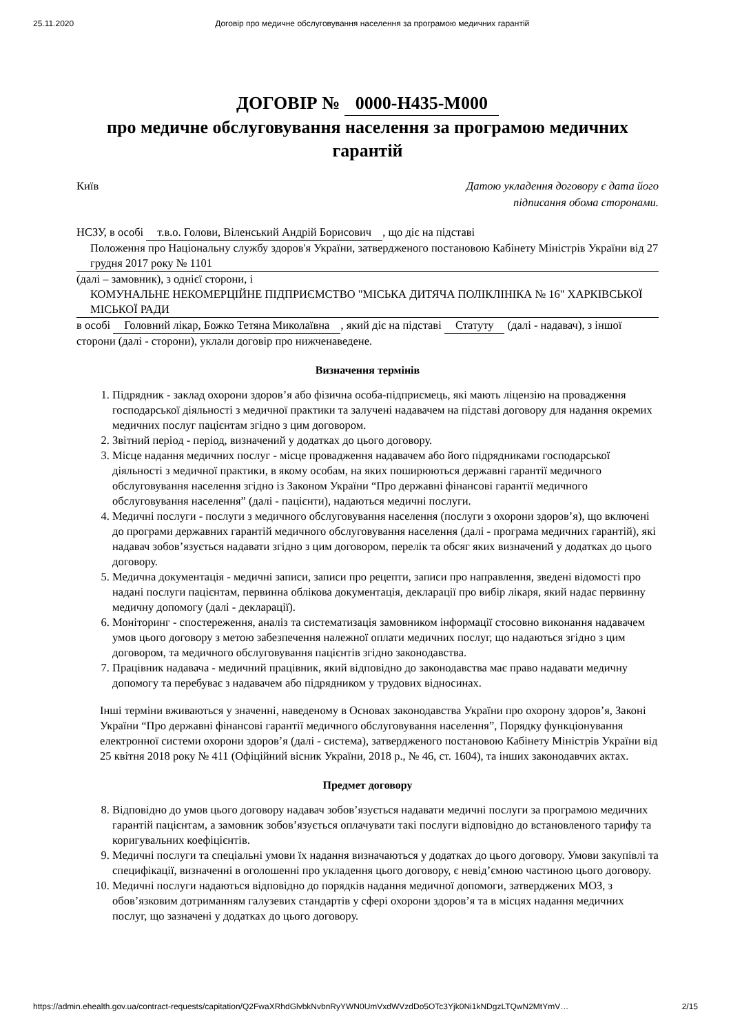25.11.2020 Договір про медичне обслуговування населення за програмою медичних гарантій
ДОГОВІР № 0000-H435-M000
про медичне обслуговування населення за програмою медичних гарантій
Київ Датою укладення договору є дата його
підписання обома сторонами.
НСЗУ, в особі т.в.о. Голови, Віленський Андрій Борисович, що діє на підставі
Положення про Національну службу здоров'я України, затвердженого постановою Кабінету Міністрів України від 27 грудня 2017 року № 1101
(далі – замовник), з однієї сторони, і
КОМУНАЛЬНЕ НЕКОМЕРЦІЙНЕ ПІДПРИЄМСТВО "МІСЬКА ДИТЯЧА ПОЛІКЛІНІКА № 16" ХАРКІВСЬКОЇ МІСЬКОЇ РАДИ
в особі Головний лікар, Божко Тетяна Миколаївна, який діє на підставі Статуту (далі - надавач), з іншої сторони (далі - сторони), уклали договір про нижченаведене.
Визначення термінів
1. Підрядник - заклад охорони здоров’я або фізична особа-підприємець, які мають ліцензію на провадження господарської діяльності з медичної практики та залучені надавачем на підставі договору для надання окремих медичних послуг пацієнтам згідно з цим договором.
2. Звітний період - період, визначений у додатках до цього договору.
3. Місце надання медичних послуг - місце провадження надавачем або його підрядниками господарської діяльності з медичної практики, в якому особам, на яких поширюються державні гарантії медичного обслуговування населення згідно із Законом України “Про державні фінансові гарантії медичного обслуговування населення” (далі - пацієнти), надаються медичні послуги.
4. Медичні послуги - послуги з медичного обслуговування населення (послуги з охорони здоров’я), що включені до програми державних гарантій медичного обслуговування населення (далі - програма медичних гарантій), які надавач зобов’язується надавати згідно з цим договором, перелік та обсяг яких визначений у додатках до цього договору.
5. Медична документація - медичні записи, записи про рецепти, записи про направлення, зведені відомості про надані послуги пацієнтам, первинна облікова документація, декларації про вибір лікаря, який надає первинну медичну допомогу (далі - декларації).
6. Моніторинг - спостереження, аналіз та систематизація замовником інформації стосовно виконання надавачем умов цього договору з метою забезпечення належної оплати медичних послуг, що надаються згідно з цим договором, та медичного обслуговування пацієнтів згідно законодавства.
7. Працівник надавача - медичний працівник, який відповідно до законодавства має право надавати медичну допомогу та перебуває з надавачем або підрядником у трудових відносинах.
Інші терміни вживаються у значенні, наведеному в Основах законодавства України про охорону здоров’я, Законі України “Про державні фінансові гарантії медичного обслуговування населення”, Порядку функціонування електронної системи охорони здоров’я (далі - система), затвердженого постановою Кабінету Міністрів України від 25 квітня 2018 року № 411 (Офіційний вісник України, 2018 р., № 46, ст. 1604), та інших законодавчих актах.
Предмет договору
8. Відповідно до умов цього договору надавач зобов’язується надавати медичні послуги за програмою медичних гарантій пацієнтам, а замовник зобов’язується оплачувати такі послуги відповідно до встановленого тарифу та коригувальних коефіцієнтів.
9. Медичні послуги та спеціальні умови їх надання визначаються у додатках до цього договору. Умови закупівлі та специфікації, визначенні в оголошенні про укладення цього договору, є невід’ємною частиною цього договору.
10. Медичні послуги надаються відповідно до порядків надання медичної допомоги, затверджених МОЗ, з обов’язковим дотриманням галузевих стандартів у сфері охорони здоров’я та в місцях надання медичних послуг, що зазначені у додатках до цього договору.
https://admin.ehealth.gov.ua/contract-requests/capitation/Q2FwaXRhdGlvbkNvbnRyYWN0UmVxdWVzdDo5OTc3Yjk0Ni1kNDgzLTQwN2MtYmV… 2/15